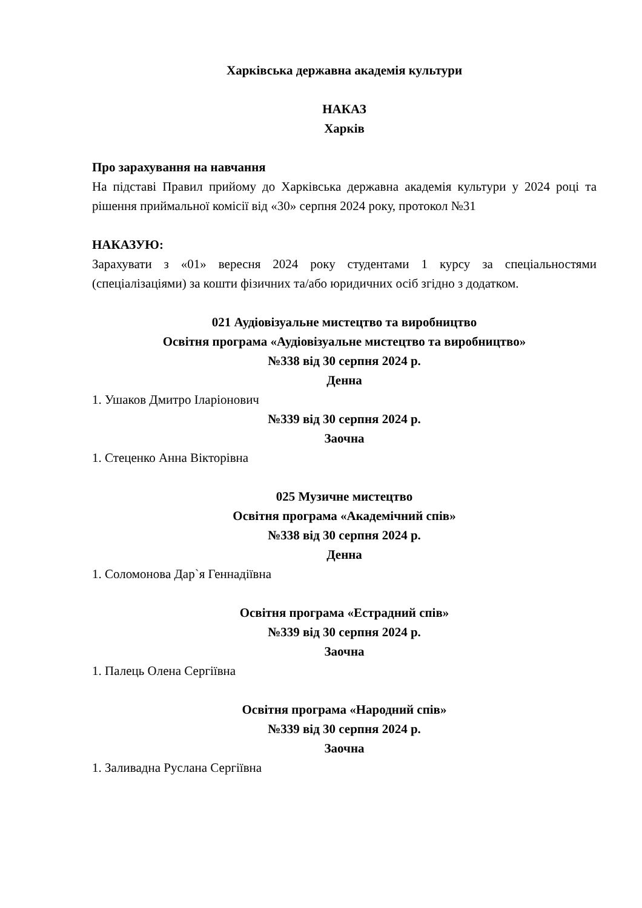Харківська державна академія культури
НАКАЗ
Харків
Про зарахування на навчання
На підставі Правил прийому до Харківська державна академія культури у 2024 році та рішення приймальної комісії від «30» серпня 2024 року, протокол №31
НАКАЗУЮ:
Зарахувати з «01» вересня 2024 року студентами 1 курсу за спеціальностями (спеціалізаціями) за кошти фізичних та/або юридичних осіб згідно з додатком.
021 Аудіовізуальне мистецтво та виробництво
Освітня програма «Аудіовізуальне мистецтво та виробництво»
№338 від 30 серпня 2024 р.
Денна
1. Ушаков Дмитро Іларіонович
№339 від 30 серпня 2024 р.
Заочна
1. Стеценко Анна Вікторівна
025 Музичне мистецтво
Освітня програма «Академічний спів»
№338 від 30 серпня 2024 р.
Денна
1. Соломонова Дар`я Геннадіївна
Освітня програма «Естрадний спів»
№339 від 30 серпня 2024 р.
Заочна
1. Палець Олена Сергіївна
Освітня програма «Народний спів»
№339 від 30 серпня 2024 р.
Заочна
1. Заливадна Руслана Сергіївна